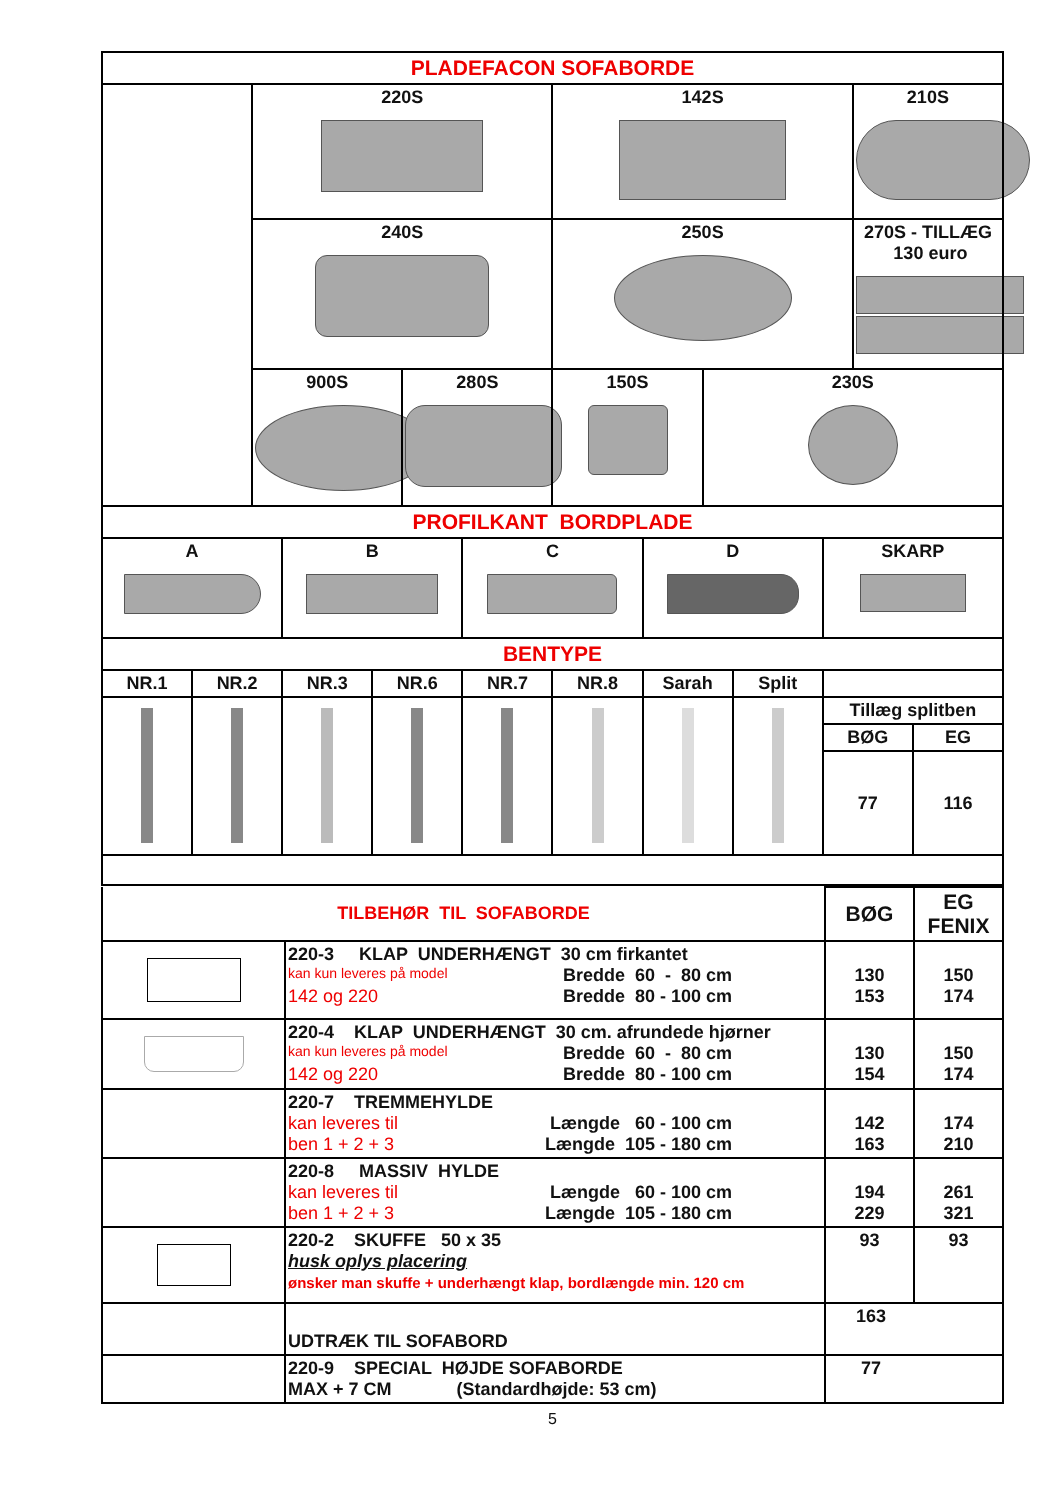| PLADEFACON SOFABORDE | | | | | |
| | 220S | | 142S | | 210S |
| | 240S | | 250S | | 270S - TILLÆG 130 euro |
| | 900S | 280S | 150S | 230S | |
| PROFILKANT BORDPLADE | | | | |
| A | B | C | D | SKARP |
| BENTYPE | | | | | | | | | |
| NR.1 | NR.2 | NR.3 | NR.6 | NR.7 | NR.8 | Sarah | Split | | |
| | | | | | | | | Tillæg splitben | |
| | | | | | | | | BØG | EG |
| | | | | | | | | 77 | 116 |
| TILBEHØR TIL SOFABORDE | | BØG | EG FENIX |
| | 220-3 KLAP UNDERHÆNGT 30 cm firkantet kan kun leveres på model Bredde 60 - 80 cm 142 og 220 Bredde 80 - 100 cm | 130 153 | 150 174 |
| | 220-4 KLAP UNDERHÆNGT 30 cm. afrundede hjørner kan kun leveres på model Bredde 60 - 80 cm 142 og 220 Bredde 80 - 100 cm | 130 154 | 150 174 |
| | 220-7 TREMMEHYLDE kan leveres til Længde 60 - 100 cm ben 1 + 2 + 3 Længde 105 - 180 cm | 142 163 | 174 210 |
| | 220-8 MASSIV HYLDE kan leveres til Længde 60 - 100 cm ben 1 + 2 + 3 Længde 105 - 180 cm | 194 229 | 261 321 |
| | 220-2 SKUFFE 50 x 35 husk oplys placering ønsker man skuffe + underhængt klap, bordlængde min. 120 cm | 93 | 93 |
| | UDTRÆK TIL SOFABORD | 163 | |
| | 220-9 SPECIAL HØJDE SOFABORDE MAX + 7 CM (Standardhøjde: 53 cm) | 77 | |
5